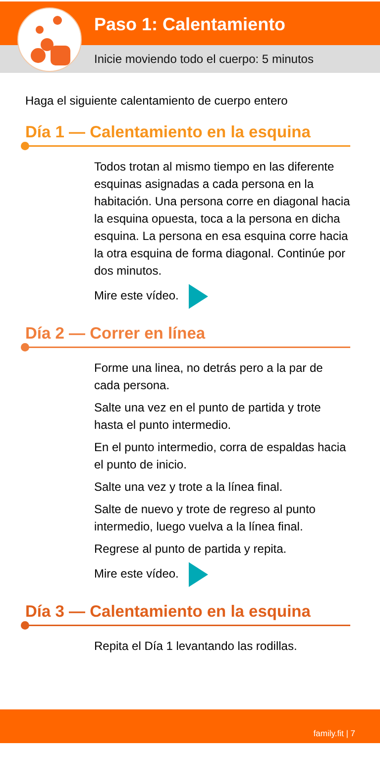Paso 1: Calentamiento
Inicie moviendo todo el cuerpo: 5 minutos
Haga el siguiente calentamiento de cuerpo entero
Día 1 — Calentamiento en la esquina
Todos trotan al mismo tiempo en las diferente esquinas asignadas a cada persona en la habitación. Una persona corre en diagonal hacia la esquina opuesta, toca a la persona en dicha esquina. La persona en esa esquina corre hacia la otra esquina de forma diagonal. Continúe por dos minutos.
Mire este vídeo.
Día 2 — Correr en línea
Forme una linea, no detrás pero a la par de cada persona.
Salte una vez en el punto de partida y trote hasta el punto intermedio.
En el punto intermedio, corra de espaldas hacia el punto de inicio.
Salte una vez y trote a la línea final.
Salte de nuevo y trote de regreso al punto intermedio, luego vuelva a la línea final.
Regrese al punto de partida y repita.
Mire este vídeo.
Día 3 — Calentamiento en la esquina
Repita el Día 1 levantando las rodillas.
family.fit | 7